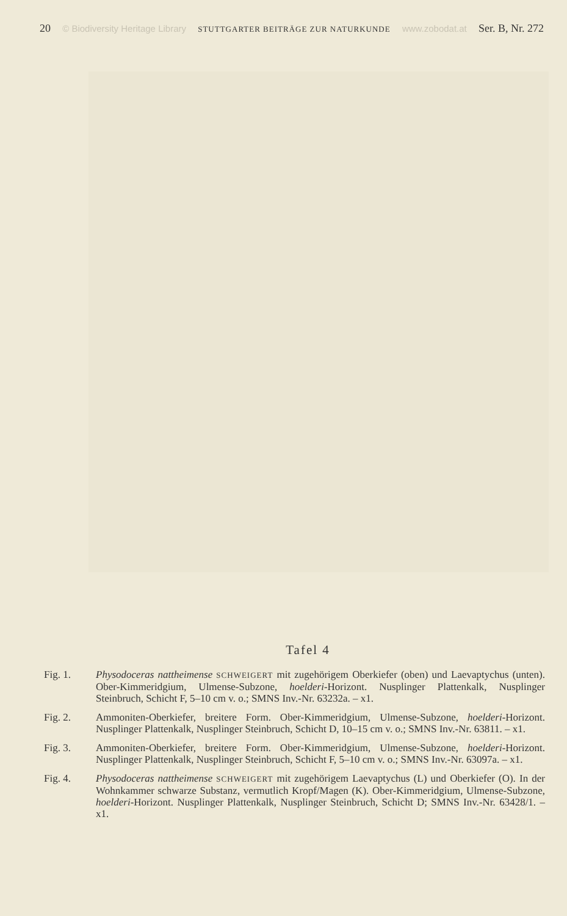20 © Biodiversity Heritage Library STUTTGARTER BEITRÄGE ZUR NATURKUNDE www.zobodat.at Ser. B, Nr. 272
Tafel 4
Fig. 1. Physodoceras nattheimense SCHWEIGERT mit zugehörigem Oberkiefer (oben) und Laevaptychus (unten). Ober-Kimmeridgium, Ulmense-Subzone, hoelderi-Horizont. Nusplinger Plattenkalk, Nusplinger Steinbruch, Schicht F, 5–10 cm v. o.; SMNS Inv.-Nr. 63232a. – x1.
Fig. 2. Ammoniten-Oberkiefer, breitere Form. Ober-Kimmeridgium, Ulmense-Subzone, hoelderi-Horizont. Nusplinger Plattenkalk, Nusplinger Steinbruch, Schicht D, 10–15 cm v. o.; SMNS Inv.-Nr. 63811. – x1.
Fig. 3. Ammoniten-Oberkiefer, breitere Form. Ober-Kimmeridgium, Ulmense-Subzone, hoelderi-Horizont. Nusplinger Plattenkalk, Nusplinger Steinbruch, Schicht F, 5–10 cm v. o.; SMNS Inv.-Nr. 63097a. – x1.
Fig. 4. Physodoceras nattheimense SCHWEIGERT mit zugehörigem Laevaptychus (L) und Oberkiefer (O). In der Wohnkammer schwarze Substanz, vermutlich Kropf/Magen (K). Ober-Kimmeridgium, Ulmense-Subzone, hoelderi-Horizont. Nusplinger Plattenkalk, Nusplinger Steinbruch, Schicht D; SMNS Inv.-Nr. 63428/1. – x1.